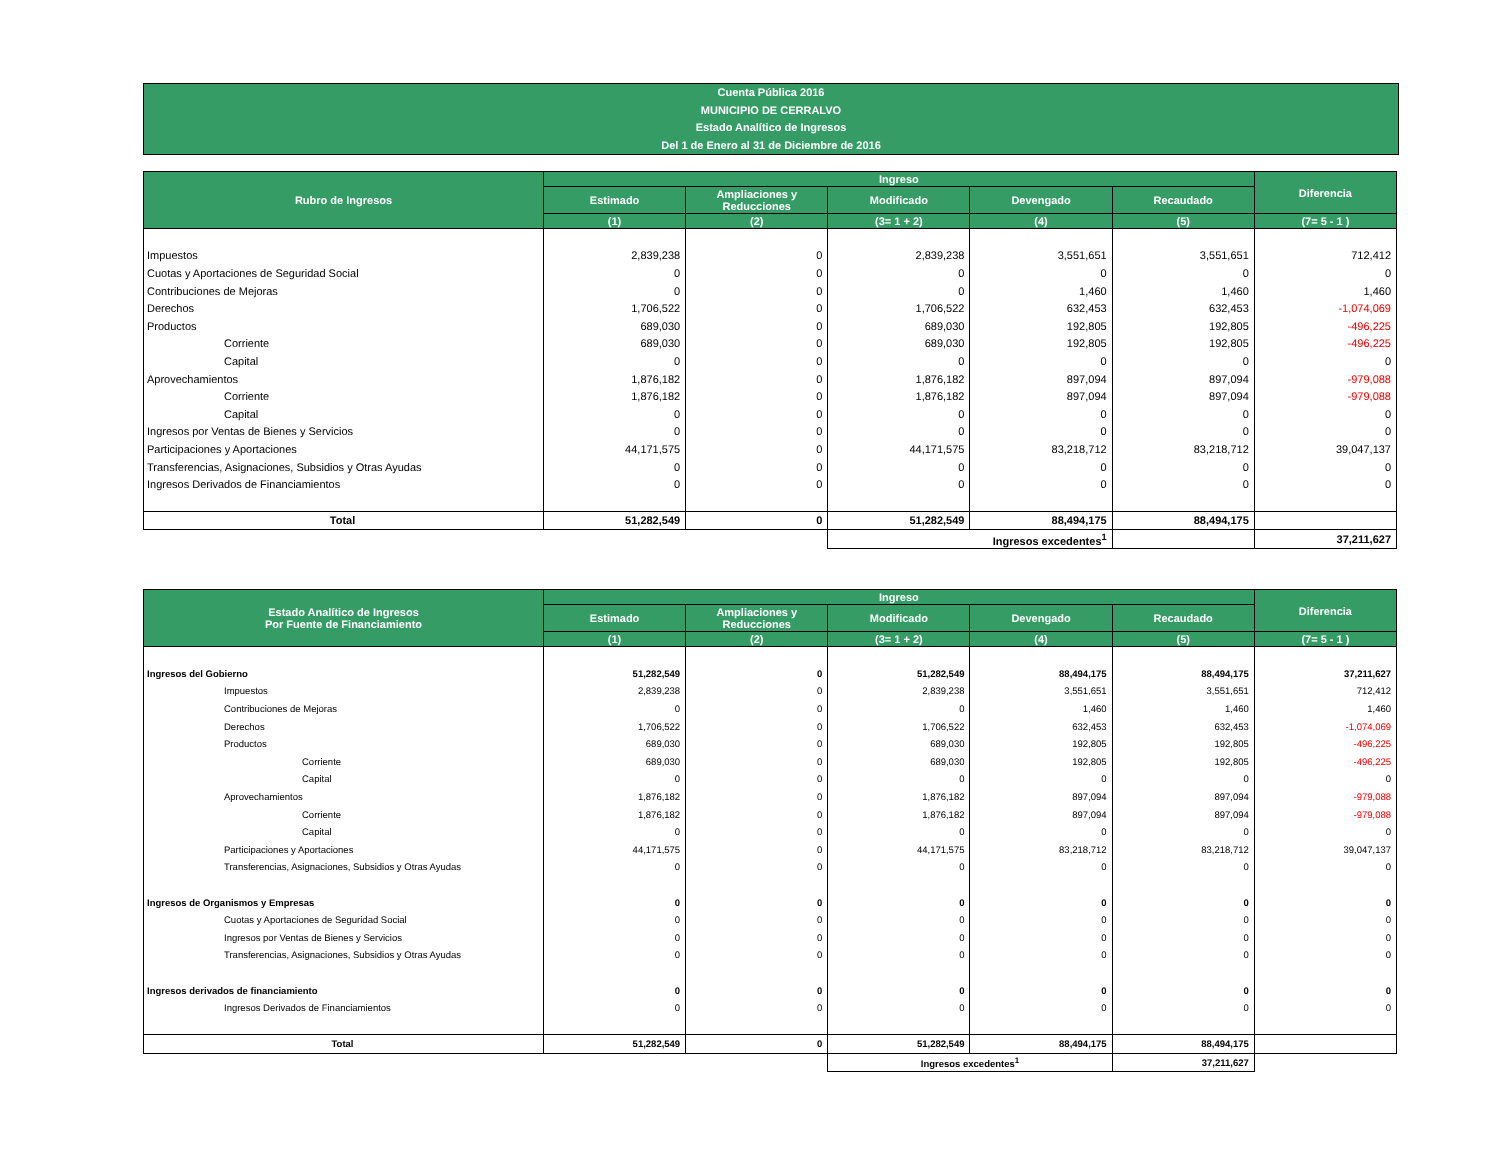Cuenta Pública 2016
MUNICIPIO DE CERRALVO
Estado Analítico de Ingresos
Del 1 de Enero al 31 de Diciembre de 2016
| Rubro de Ingresos | Ingreso | | | | | Diferencia |
| --- | --- | --- | --- | --- | --- | --- |
| | Estimado | Ampliaciones y Reducciones | Modificado | Devengado | Recaudado | |
| | (1) | (2) | (3= 1 + 2) | (4) | (5) | (7= 5 - 1 ) |
| Impuestos | 2,839,238 | 0 | 2,839,238 | 3,551,651 | 3,551,651 | 712,412 |
| Cuotas y Aportaciones de Seguridad Social | 0 | 0 | 0 | 0 | 0 | 0 |
| Contribuciones de Mejoras | 0 | 0 | 0 | 1,460 | 1,460 | 1,460 |
| Derechos | 1,706,522 | 0 | 1,706,522 | 632,453 | 632,453 | -1,074,069 |
| Productos | 689,030 | 0 | 689,030 | 192,805 | 192,805 | -496,225 |
| Corriente | 689,030 | 0 | 689,030 | 192,805 | 192,805 | -496,225 |
| Capital | 0 | 0 | 0 | 0 | 0 | 0 |
| Aprovechamientos | 1,876,182 | 0 | 1,876,182 | 897,094 | 897,094 | -979,088 |
| Corriente | 1,876,182 | 0 | 1,876,182 | 897,094 | 897,094 | -979,088 |
| Capital | 0 | 0 | 0 | 0 | 0 | 0 |
| Ingresos por Ventas de Bienes y Servicios | 0 | 0 | 0 | 0 | 0 | 0 |
| Participaciones y Aportaciones | 44,171,575 | 0 | 44,171,575 | 83,218,712 | 83,218,712 | 39,047,137 |
| Transferencias, Asignaciones, Subsidios y Otras Ayudas | 0 | 0 | 0 | 0 | 0 | 0 |
| Ingresos Derivados de Financiamientos | 0 | 0 | 0 | 0 | 0 | 0 |
| Total | 51,282,549 | 0 | 51,282,549 | 88,494,175 | 88,494,175 | |
| | | | Ingresos excedentes<sup>1</sup> | | | 37,211,627 |
| Estado Analítico de Ingresos Por Fuente de Financiamiento | Ingreso | | | | | Diferencia |
| --- | --- | --- | --- | --- | --- | --- |
| | Estimado | Ampliaciones y Reducciones | Modificado | Devengado | Recaudado | |
| | (1) | (2) | (3= 1 + 2) | (4) | (5) | (7= 5 - 1 ) |
| Ingresos del Gobierno | 51,282,549 | 0 | 51,282,549 | 88,494,175 | 88,494,175 | 37,211,627 |
| Impuestos | 2,839,238 | 0 | 2,839,238 | 3,551,651 | 3,551,651 | 712,412 |
| Contribuciones de Mejoras | 0 | 0 | 0 | 1,460 | 1,460 | 1,460 |
| Derechos | 1,706,522 | 0 | 1,706,522 | 632,453 | 632,453 | -1,074,069 |
| Productos | 689,030 | 0 | 689,030 | 192,805 | 192,805 | -496,225 |
| Corriente | 689,030 | 0 | 689,030 | 192,805 | 192,805 | -496,225 |
| Capital | 0 | 0 | 0 | 0 | 0 | 0 |
| Aprovechamientos | 1,876,182 | 0 | 1,876,182 | 897,094 | 897,094 | -979,088 |
| Corriente | 1,876,182 | 0 | 1,876,182 | 897,094 | 897,094 | -979,088 |
| Capital | 0 | 0 | 0 | 0 | 0 | 0 |
| Participaciones y Aportaciones | 44,171,575 | 0 | 44,171,575 | 83,218,712 | 83,218,712 | 39,047,137 |
| Transferencias, Asignaciones, Subsidios y Otras Ayudas | 0 | 0 | 0 | 0 | 0 | 0 |
| Ingresos de Organismos y Empresas | 0 | 0 | 0 | 0 | 0 | 0 |
| Cuotas y Aportaciones de Seguridad Social | 0 | 0 | 0 | 0 | 0 | 0 |
| Ingresos por Ventas de Bienes y Servicios | 0 | 0 | 0 | 0 | 0 | 0 |
| Transferencias, Asignaciones, Subsidios y Otras Ayudas | 0 | 0 | 0 | 0 | 0 | 0 |
| Ingresos derivados de financiamiento | 0 | 0 | 0 | 0 | 0 | 0 |
| Ingresos Derivados de Financiamientos | 0 | 0 | 0 | 0 | 0 | 0 |
| Total | 51,282,549 | 0 | 51,282,549 | 88,494,175 | 88,494,175 | |
| | | | Ingresos excedentes<sup>1</sup> | | 37,211,627 | |